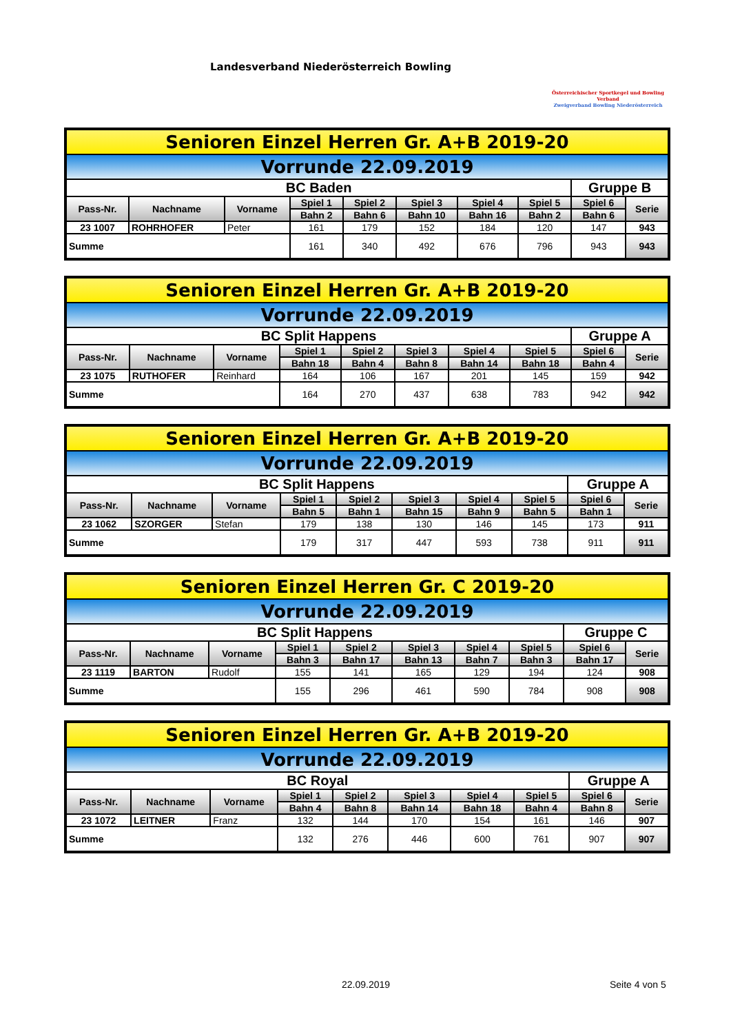Landesverband Niederösterreich Bowling
Österreichischer Sportkegel und Bowling Verband
Zweigverband Bowling Niederösterreich
| Senioren Einzel Herren Gr. A+B 2019-20 | | | | | | | | | |
| Vorrunde 22.09.2019 | | | | | | | | | |
| BC Baden | | | | | | | | Gruppe B | |
| Pass-Nr. | Nachname | Vorname | Spiel 1 | Spiel 2 | Spiel 3 | Spiel 4 | Spiel 5 | Spiel 6 | Serie |
| | | | Bahn 2 | Bahn 6 | Bahn 10 | Bahn 16 | Bahn 2 | Bahn 6 | |
| 23 1007 | ROHRHOFER | Peter | 161 | 179 | 152 | 184 | 120 | 147 | 943 |
| Summe | | | 161 | 340 | 492 | 676 | 796 | 943 | 943 |
| Senioren Einzel Herren Gr. A+B 2019-20 | | | | | | | | | |
| Vorrunde 22.09.2019 | | | | | | | | | |
| BC Split Happens | | | | | | | | Gruppe A | |
| Pass-Nr. | Nachname | Vorname | Spiel 1 | Spiel 2 | Spiel 3 | Spiel 4 | Spiel 5 | Spiel 6 | Serie |
| | | | Bahn 18 | Bahn 4 | Bahn 8 | Bahn 14 | Bahn 18 | Bahn 4 | |
| 23 1075 | RUTHOFER | Reinhard | 164 | 106 | 167 | 201 | 145 | 159 | 942 |
| Summe | | | 164 | 270 | 437 | 638 | 783 | 942 | 942 |
| Senioren Einzel Herren Gr. A+B 2019-20 | | | | | | | | | |
| Vorrunde 22.09.2019 | | | | | | | | | |
| BC Split Happens | | | | | | | | Gruppe A | |
| Pass-Nr. | Nachname | Vorname | Spiel 1 | Spiel 2 | Spiel 3 | Spiel 4 | Spiel 5 | Spiel 6 | Serie |
| | | | Bahn 5 | Bahn 1 | Bahn 15 | Bahn 9 | Bahn 5 | Bahn 1 | |
| 23 1062 | SZORGER | Stefan | 179 | 138 | 130 | 146 | 145 | 173 | 911 |
| Summe | | | 179 | 317 | 447 | 593 | 738 | 911 | 911 |
| Senioren Einzel Herren Gr. C 2019-20 | | | | | | | | | |
| Vorrunde 22.09.2019 | | | | | | | | | |
| BC Split Happens | | | | | | | | Gruppe C | |
| Pass-Nr. | Nachname | Vorname | Spiel 1 | Spiel 2 | Spiel 3 | Spiel 4 | Spiel 5 | Spiel 6 | Serie |
| | | | Bahn 3 | Bahn 17 | Bahn 13 | Bahn 7 | Bahn 3 | Bahn 17 | |
| 23 1119 | BARTON | Rudolf | 155 | 141 | 165 | 129 | 194 | 124 | 908 |
| Summe | | | 155 | 296 | 461 | 590 | 784 | 908 | 908 |
| Senioren Einzel Herren Gr. A+B 2019-20 | | | | | | | | | |
| Vorrunde 22.09.2019 | | | | | | | | | |
| BC Royal | | | | | | | | Gruppe A | |
| Pass-Nr. | Nachname | Vorname | Spiel 1 | Spiel 2 | Spiel 3 | Spiel 4 | Spiel 5 | Spiel 6 | Serie |
| | | | Bahn 4 | Bahn 8 | Bahn 14 | Bahn 18 | Bahn 4 | Bahn 8 | |
| 23 1072 | LEITNER | Franz | 132 | 144 | 170 | 154 | 161 | 146 | 907 |
| Summe | | | 132 | 276 | 446 | 600 | 761 | 907 | 907 |
22.09.2019 Seite 4 von 5